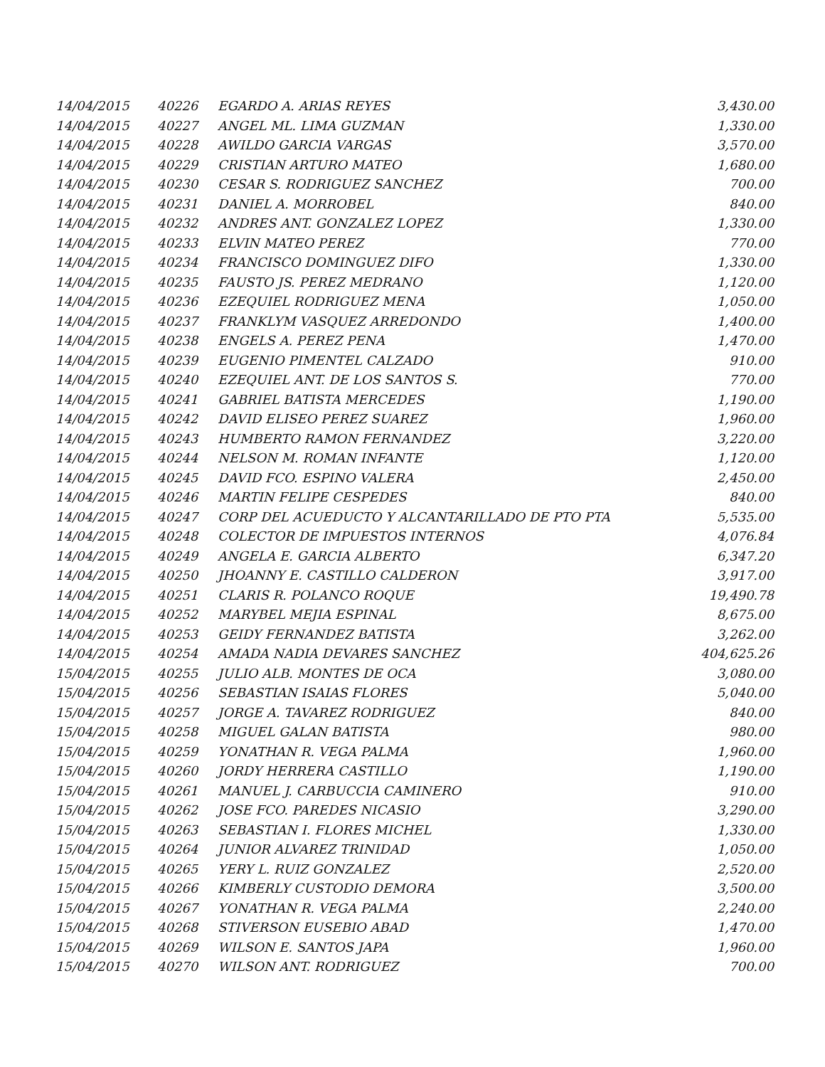| 14/04/2015 | 40226 | EGARDO A. ARIAS REYES | 3,430.00 |
| 14/04/2015 | 40227 | ANGEL ML. LIMA GUZMAN | 1,330.00 |
| 14/04/2015 | 40228 | AWILDO GARCIA VARGAS | 3,570.00 |
| 14/04/2015 | 40229 | CRISTIAN ARTURO MATEO | 1,680.00 |
| 14/04/2015 | 40230 | CESAR S. RODRIGUEZ SANCHEZ | 700.00 |
| 14/04/2015 | 40231 | DANIEL A. MORROBEL | 840.00 |
| 14/04/2015 | 40232 | ANDRES ANT. GONZALEZ LOPEZ | 1,330.00 |
| 14/04/2015 | 40233 | ELVIN MATEO PEREZ | 770.00 |
| 14/04/2015 | 40234 | FRANCISCO DOMINGUEZ DIFO | 1,330.00 |
| 14/04/2015 | 40235 | FAUSTO JS. PEREZ MEDRANO | 1,120.00 |
| 14/04/2015 | 40236 | EZEQUIEL RODRIGUEZ MENA | 1,050.00 |
| 14/04/2015 | 40237 | FRANKLYM VASQUEZ ARREDONDO | 1,400.00 |
| 14/04/2015 | 40238 | ENGELS A. PEREZ PENA | 1,470.00 |
| 14/04/2015 | 40239 | EUGENIO PIMENTEL CALZADO | 910.00 |
| 14/04/2015 | 40240 | EZEQUIEL ANT. DE LOS SANTOS S. | 770.00 |
| 14/04/2015 | 40241 | GABRIEL BATISTA MERCEDES | 1,190.00 |
| 14/04/2015 | 40242 | DAVID ELISEO PEREZ SUAREZ | 1,960.00 |
| 14/04/2015 | 40243 | HUMBERTO RAMON FERNANDEZ | 3,220.00 |
| 14/04/2015 | 40244 | NELSON M. ROMAN INFANTE | 1,120.00 |
| 14/04/2015 | 40245 | DAVID FCO. ESPINO VALERA | 2,450.00 |
| 14/04/2015 | 40246 | MARTIN FELIPE CESPEDES | 840.00 |
| 14/04/2015 | 40247 | CORP DEL ACUEDUCTO Y ALCANTARILLADO DE PTO PTA | 5,535.00 |
| 14/04/2015 | 40248 | COLECTOR DE IMPUESTOS INTERNOS | 4,076.84 |
| 14/04/2015 | 40249 | ANGELA E. GARCIA ALBERTO | 6,347.20 |
| 14/04/2015 | 40250 | JHOANNY E. CASTILLO CALDERON | 3,917.00 |
| 14/04/2015 | 40251 | CLARIS R. POLANCO ROQUE | 19,490.78 |
| 14/04/2015 | 40252 | MARYBEL MEJIA ESPINAL | 8,675.00 |
| 14/04/2015 | 40253 | GEIDY FERNANDEZ BATISTA | 3,262.00 |
| 14/04/2015 | 40254 | AMADA NADIA DEVARES SANCHEZ | 404,625.26 |
| 15/04/2015 | 40255 | JULIO ALB. MONTES DE OCA | 3,080.00 |
| 15/04/2015 | 40256 | SEBASTIAN ISAIAS FLORES | 5,040.00 |
| 15/04/2015 | 40257 | JORGE A. TAVAREZ RODRIGUEZ | 840.00 |
| 15/04/2015 | 40258 | MIGUEL GALAN BATISTA | 980.00 |
| 15/04/2015 | 40259 | YONATHAN R. VEGA PALMA | 1,960.00 |
| 15/04/2015 | 40260 | JORDY HERRERA CASTILLO | 1,190.00 |
| 15/04/2015 | 40261 | MANUEL J. CARBUCCIA CAMINERO | 910.00 |
| 15/04/2015 | 40262 | JOSE FCO. PAREDES NICASIO | 3,290.00 |
| 15/04/2015 | 40263 | SEBASTIAN I. FLORES MICHEL | 1,330.00 |
| 15/04/2015 | 40264 | JUNIOR ALVAREZ TRINIDAD | 1,050.00 |
| 15/04/2015 | 40265 | YERY L. RUIZ GONZALEZ | 2,520.00 |
| 15/04/2015 | 40266 | KIMBERLY CUSTODIO DEMORA | 3,500.00 |
| 15/04/2015 | 40267 | YONATHAN R. VEGA PALMA | 2,240.00 |
| 15/04/2015 | 40268 | STIVERSON EUSEBIO ABAD | 1,470.00 |
| 15/04/2015 | 40269 | WILSON E. SANTOS JAPA | 1,960.00 |
| 15/04/2015 | 40270 | WILSON ANT. RODRIGUEZ | 700.00 |